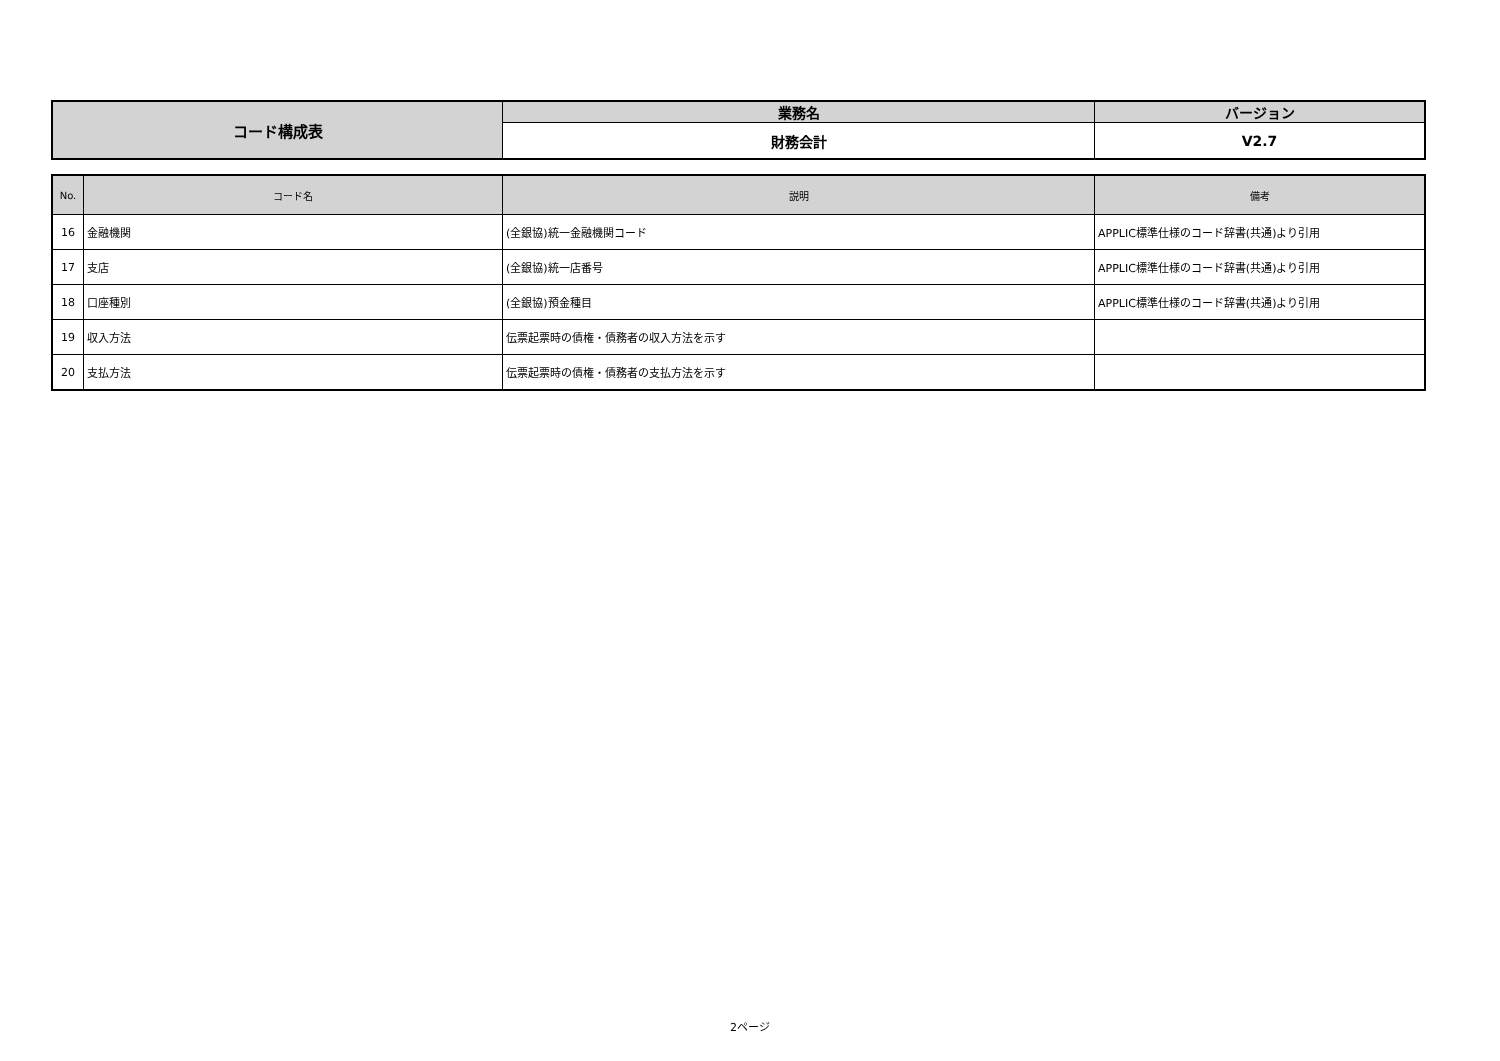| コード構成表 | 業務名 | バージョン |
| | 財務会計 | V2.7 |
| No. | コード名 | 説明 | 備考 |
| --- | --- | --- | --- |
| 16 | 金融機関 | (全銀協)統一金融機関コード | APPLIC標準仕様のコード辞書(共通)より引用 |
| 17 | 支店 | (全銀協)統一店番号 | APPLIC標準仕様のコード辞書(共通)より引用 |
| 18 | 口座種別 | (全銀協)預金種目 | APPLIC標準仕様のコード辞書(共通)より引用 |
| 19 | 収入方法 | 伝票起票時の債権・債務者の収入方法を示す | |
| 20 | 支払方法 | 伝票起票時の債権・債務者の支払方法を示す | |
2ページ